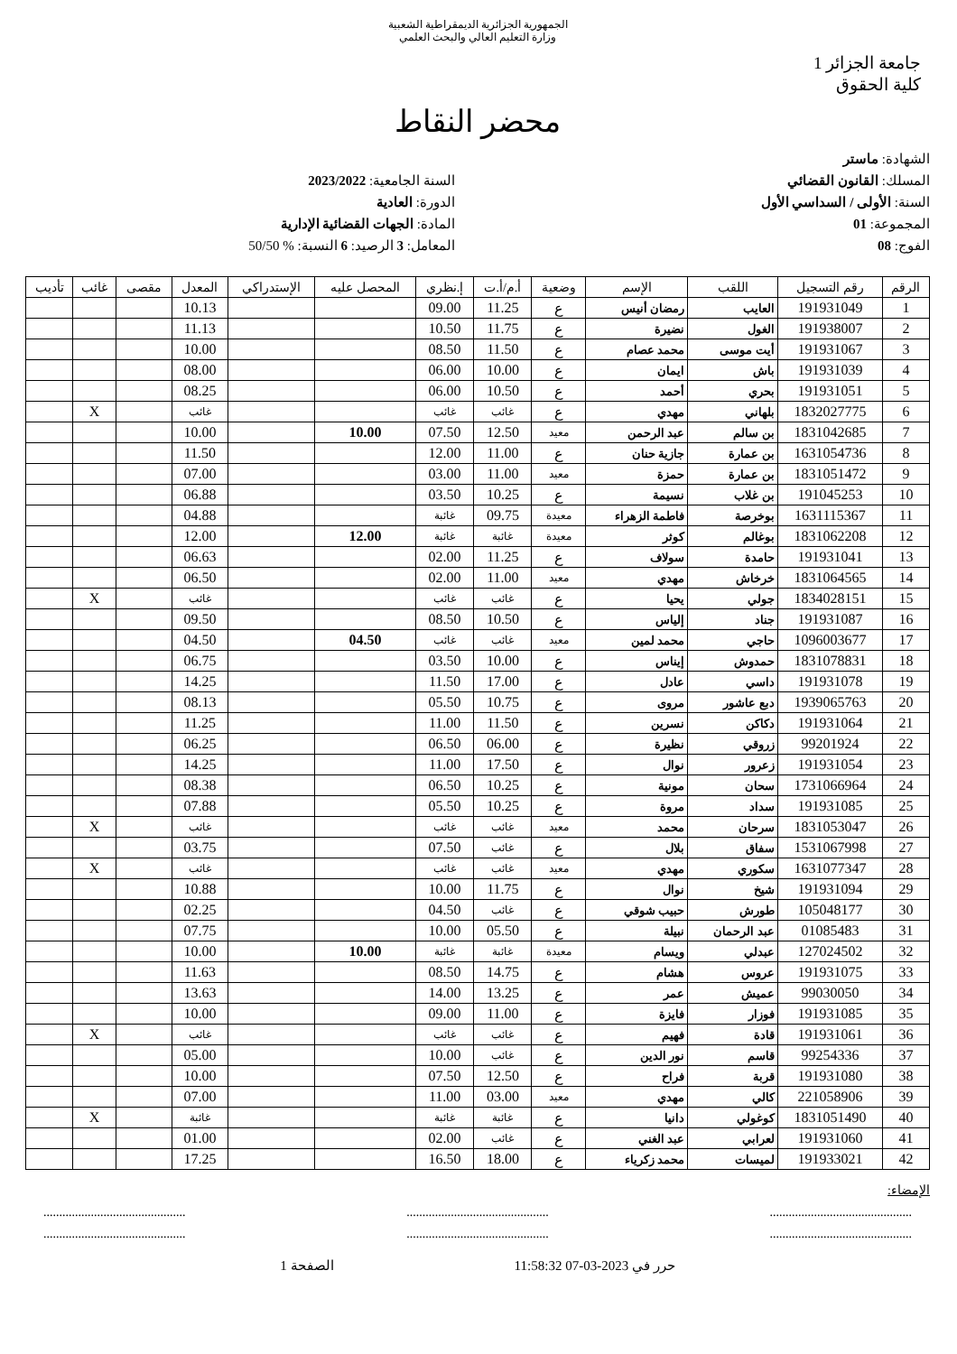الجمهورية الجزائرية الديمقراطية الشعبية
وزارة التعليم العالي والبحث العلمي
جامعة الجزائر 1
كلية الحقوق
محضر النقاط
الشهادة: ماستر
المسلك: القانون القضائي
السنة: الأولى / السداسي الأول
المجموعة: 01
الفوج: 08
السنة الجامعية: 2023/2022
الدورة: العادية
المادة: الجهات القضائية الإدارية
المعامل: 3 الرصيد: 6 النسبة: % 50/50
| الرقم | رقم التسجيل | اللقب | الإسم | وضعية | أ.م/أ.ت | إ.نظري | المحصل عليه | الإستدراكي | المعدل | مقصى | غائب | تأديب |
| --- | --- | --- | --- | --- | --- | --- | --- | --- | --- | --- | --- | --- |
| 1 | 191931049 | العايب | رمضان أنيس | ع | 11.25 | 09.00 | | | 10.13 | | | |
| 2 | 191938007 | الغول | نضيرة | ع | 11.75 | 10.50 | | | 11.13 | | | |
| 3 | 191931067 | أيت موسى | محمد عصام | ع | 11.50 | 08.50 | | | 10.00 | | | |
| 4 | 191931039 | باش | ايمان | ع | 10.00 | 06.00 | | | 08.00 | | | |
| 5 | 191931051 | بحري | أحمد | ع | 10.50 | 06.00 | | | 08.25 | | | |
| 6 | 1832027775 | بلهاني | مهدي | ع | غائب | غائب | | | غائب | | X | |
| 7 | 1831042685 | بن سالم | عبد الرحمن | معيد | 12.50 | 07.50 | 10.00 | | 10.00 | | | |
| 8 | 1631054736 | بن عمارة | جازية حنان | ع | 11.00 | 12.00 | | | 11.50 | | | |
| 9 | 1831051472 | بن عمارة | حمزة | معيد | 11.00 | 03.00 | | | 07.00 | | | |
| 10 | 191045253 | بن غلاب | نسيمة | ع | 10.25 | 03.50 | | | 06.88 | | | |
| 11 | 1631115367 | بوخرصة | فاطمة الزهراء | معيدة | 09.75 | غائبة | | | 04.88 | | | |
| 12 | 1831062208 | بوغالم | كوثر | معيدة | غائبة | غائبة | 12.00 | | 12.00 | | | |
| 13 | 191931041 | حامدة | سولاف | ع | 11.25 | 02.00 | | | 06.63 | | | |
| 14 | 1831064565 | خرخاش | مهدي | معيد | 11.00 | 02.00 | | | 06.50 | | | |
| 15 | 1834028151 | جولي | يحيا | ع | غائب | غائب | | | غائب | | X | |
| 16 | 191931087 | جناد | إلياس | ع | 10.50 | 08.50 | | | 09.50 | | | |
| 17 | 1096003677 | حاجي | محمد لمين | معيد | غائب | غائب | 04.50 | | 04.50 | | | |
| 18 | 1831078831 | حمدوش | إيناس | ع | 10.00 | 03.50 | | | 06.75 | | | |
| 19 | 191931078 | داسي | عادل | ع | 17.00 | 11.50 | | | 14.25 | | | |
| 20 | 1939065763 | دبع عاشور | مروى | ع | 10.75 | 05.50 | | | 08.13 | | | |
| 21 | 191931064 | دكاكن | نسرين | ع | 11.50 | 11.00 | | | 11.25 | | | |
| 22 | 99201924 | زروقي | نظيرة | ع | 06.00 | 06.50 | | | 06.25 | | | |
| 23 | 191931054 | زعرور | نوال | ع | 17.50 | 11.00 | | | 14.25 | | | |
| 24 | 1731066964 | سحان | مونية | ع | 10.25 | 06.50 | | | 08.38 | | | |
| 25 | 191931085 | سداد | مروة | ع | 10.25 | 05.50 | | | 07.88 | | | |
| 26 | 1831053047 | سرحان | محمد | معيد | غائب | غائب | | | غائب | | X | |
| 27 | 1531067998 | سفاق | بلال | ع | غائب | 07.50 | | | 03.75 | | | |
| 28 | 1631077347 | سكوري | مهدي | معيد | غائب | غائب | | | غائب | | X | |
| 29 | 191931094 | شيخ | نوال | ع | 11.75 | 10.00 | | | 10.88 | | | |
| 30 | 105048177 | طورش | حبيب شوقي | ع | غائب | 04.50 | | | 02.25 | | | |
| 31 | 01085483 | عبد الرحمان | نبيلة | ع | 05.50 | 10.00 | | | 07.75 | | | |
| 32 | 127024502 | عبدلي | ويسام | معيدة | غائبة | غائبة | 10.00 | | 10.00 | | | |
| 33 | 191931075 | عروس | هشام | ع | 14.75 | 08.50 | | | 11.63 | | | |
| 34 | 99030050 | عميش | عمر | ع | 13.25 | 14.00 | | | 13.63 | | | |
| 35 | 191931085 | فوزار | فايزة | ع | 11.00 | 09.00 | | | 10.00 | | | |
| 36 | 191931061 | قادة | فهيم | ع | غائب | غائب | | | غائب | | X | |
| 37 | 99254336 | قاسم | نور الدين | ع | غائب | 10.00 | | | 05.00 | | | |
| 38 | 191931080 | قربة | فراح | ع | 12.50 | 07.50 | | | 10.00 | | | |
| 39 | 221058906 | كالي | مهدي | معيد | 03.00 | 11.00 | | | 07.00 | | | |
| 40 | 1831051490 | كوغولي | دانيا | ع | غائبة | غائبة | | | غائبة | | X | |
| 41 | 191931060 | لعرابي | عبد الغني | ع | غائب | 02.00 | | | 01.00 | | | |
| 42 | 191933021 | لميسات | محمد زكرياء | ع | 18.00 | 16.50 | | | 17.25 | | | |
الإمضاء:
............................................. ............................................. .............................................
............................................. ............................................. .............................................
حرر في 2023-03-07 11:58:32 الصفحة 1